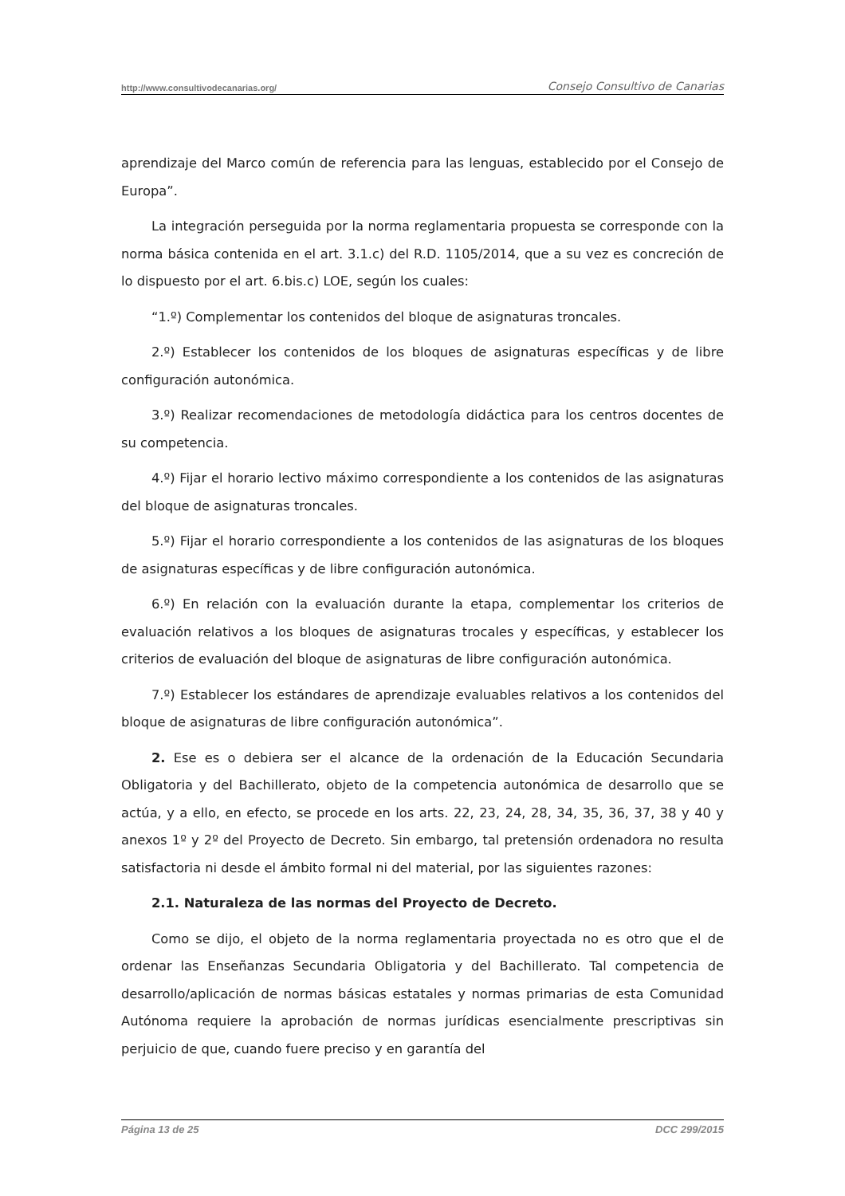http://www.consultivodecanarias.org/ Consejo Consultivo de Canarias
aprendizaje del Marco común de referencia para las lenguas, establecido por el Consejo de Europa”.
La integración perseguida por la norma reglamentaria propuesta se corresponde con la norma básica contenida en el art. 3.1.c) del R.D. 1105/2014, que a su vez es concreción de lo dispuesto por el art. 6.bis.c) LOE, según los cuales:
“1.º) Complementar los contenidos del bloque de asignaturas troncales.
2.º) Establecer los contenidos de los bloques de asignaturas específicas y de libre configuración autonómica.
3.º) Realizar recomendaciones de metodología didáctica para los centros docentes de su competencia.
4.º) Fijar el horario lectivo máximo correspondiente a los contenidos de las asignaturas del bloque de asignaturas troncales.
5.º) Fijar el horario correspondiente a los contenidos de las asignaturas de los bloques de asignaturas específicas y de libre configuración autonómica.
6.º) En relación con la evaluación durante la etapa, complementar los criterios de evaluación relativos a los bloques de asignaturas trocales y específicas, y establecer los criterios de evaluación del bloque de asignaturas de libre configuración autonómica.
7.º) Establecer los estándares de aprendizaje evaluables relativos a los contenidos del bloque de asignaturas de libre configuración autonómica”.
2. Ese es o debiera ser el alcance de la ordenación de la Educación Secundaria Obligatoria y del Bachillerato, objeto de la competencia autonómica de desarrollo que se actúa, y a ello, en efecto, se procede en los arts. 22, 23, 24, 28, 34, 35, 36, 37, 38 y 40 y anexos 1º y 2º del Proyecto de Decreto. Sin embargo, tal pretensión ordenadora no resulta satisfactoria ni desde el ámbito formal ni del material, por las siguientes razones:
2.1. Naturaleza de las normas del Proyecto de Decreto.
Como se dijo, el objeto de la norma reglamentaria proyectada no es otro que el de ordenar las Enseñanzas Secundaria Obligatoria y del Bachillerato. Tal competencia de desarrollo/aplicación de normas básicas estatales y normas primarias de esta Comunidad Autónoma requiere la aprobación de normas jurídicas esencialmente prescriptivas sin perjuicio de que, cuando fuere preciso y en garantía del
Página 13 de 25 DCC 299/2015